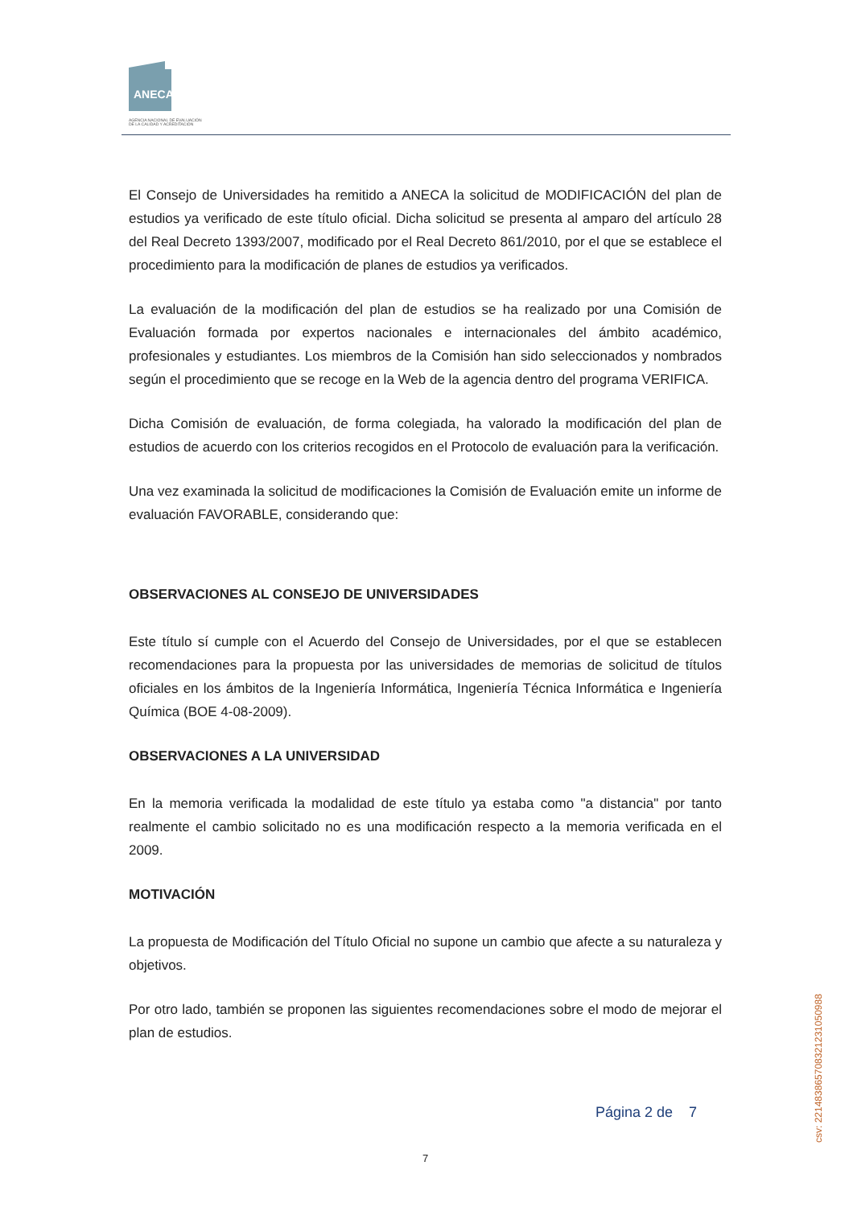ANECA
AGENCIA NACIONAL DE EVALUACIÓN
DE LA CALIDAD Y ACREDITACIÓN
El Consejo de Universidades ha remitido a ANECA la solicitud de MODIFICACIÓN del plan de estudios ya verificado de este título oficial. Dicha solicitud se presenta al amparo del artículo 28 del Real Decreto 1393/2007, modificado por el Real Decreto 861/2010, por el que se establece el procedimiento para la modificación de planes de estudios ya verificados.
La evaluación de la modificación del plan de estudios se ha realizado por una Comisión de Evaluación formada por expertos nacionales e internacionales del ámbito académico, profesionales y estudiantes. Los miembros de la Comisión han sido seleccionados y nombrados según el procedimiento que se recoge en la Web de la agencia dentro del programa VERIFICA.
Dicha Comisión de evaluación, de forma colegiada, ha valorado la modificación del plan de estudios de acuerdo con los criterios recogidos en el Protocolo de evaluación para la verificación.
Una vez examinada la solicitud de modificaciones la Comisión de Evaluación emite un informe de evaluación FAVORABLE, considerando que:
OBSERVACIONES AL CONSEJO DE UNIVERSIDADES
Este título sí cumple con el Acuerdo del Consejo de Universidades, por el que se establecen recomendaciones para la propuesta por las universidades de memorias de solicitud de títulos oficiales en los ámbitos de la Ingeniería Informática, Ingeniería Técnica Informática e Ingeniería Química (BOE 4-08-2009).
OBSERVACIONES A LA UNIVERSIDAD
En la memoria verificada la modalidad de este título ya estaba como "a distancia" por tanto realmente el cambio solicitado no es una modificación respecto a la memoria verificada en el 2009.
MOTIVACIÓN
La propuesta de Modificación del Título Oficial no supone un cambio que afecte a su naturaleza y objetivos.
Por otro lado, también se proponen las siguientes recomendaciones sobre el modo de mejorar el plan de estudios.
Página 2 de 7
7
csv: 221483865708321231050988